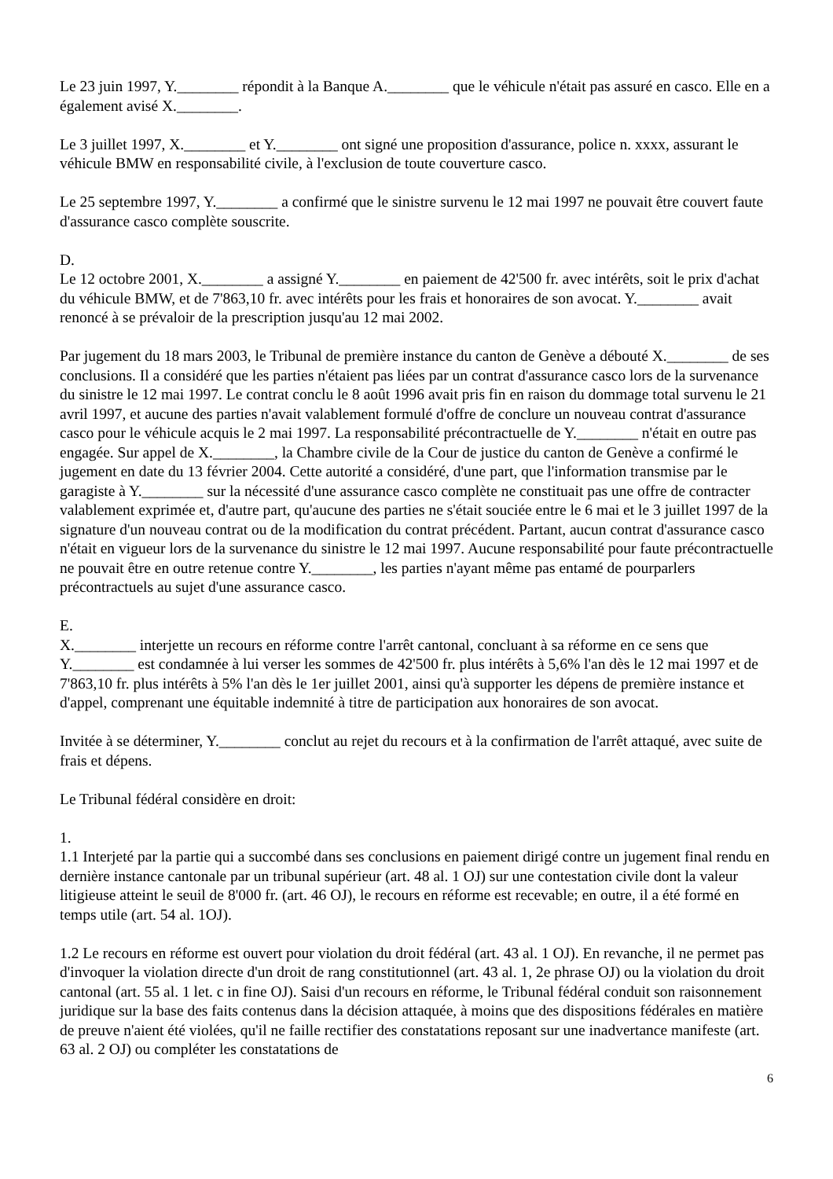Le 23 juin 1997, Y.________ répondit à la Banque A.________ que le véhicule n'était pas assuré en casco. Elle en a également avisé X.________.
Le 3 juillet 1997, X.________ et Y.________ ont signé une proposition d'assurance, police n. xxxx, assurant le véhicule BMW en responsabilité civile, à l'exclusion de toute couverture casco.
Le 25 septembre 1997, Y.________ a confirmé que le sinistre survenu le 12 mai 1997 ne pouvait être couvert faute d'assurance casco complète souscrite.
D.
Le 12 octobre 2001, X.________ a assigné Y.________ en paiement de 42'500 fr. avec intérêts, soit le prix d'achat du véhicule BMW, et de 7'863,10 fr. avec intérêts pour les frais et honoraires de son avocat. Y.________ avait renoncé à se prévaloir de la prescription jusqu'au 12 mai 2002.
Par jugement du 18 mars 2003, le Tribunal de première instance du canton de Genève a débouté X.________ de ses conclusions. Il a considéré que les parties n'étaient pas liées par un contrat d'assurance casco lors de la survenance du sinistre le 12 mai 1997. Le contrat conclu le 8 août 1996 avait pris fin en raison du dommage total survenu le 21 avril 1997, et aucune des parties n'avait valablement formulé d'offre de conclure un nouveau contrat d'assurance casco pour le véhicule acquis le 2 mai 1997. La responsabilité précontractuelle de Y.________ n'était en outre pas engagée. Sur appel de X.________, la Chambre civile de la Cour de justice du canton de Genève a confirmé le jugement en date du 13 février 2004. Cette autorité a considéré, d'une part, que l'information transmise par le garagiste à Y.________ sur la nécessité d'une assurance casco complète ne constituait pas une offre de contracter valablement exprimée et, d'autre part, qu'aucune des parties ne s'était souciée entre le 6 mai et le 3 juillet 1997 de la signature d'un nouveau contrat ou de la modification du contrat précédent. Partant, aucun contrat d'assurance casco n'était en vigueur lors de la survenance du sinistre le 12 mai 1997. Aucune responsabilité pour faute précontractuelle ne pouvait être en outre retenue contre Y.________, les parties n'ayant même pas entamé de pourparlers précontractuels au sujet d'une assurance casco.
E.
X.________ interjette un recours en réforme contre l'arrêt cantonal, concluant à sa réforme en ce sens que Y.________ est condamnée à lui verser les sommes de 42'500 fr. plus intérêts à 5,6% l'an dès le 12 mai 1997 et de 7'863,10 fr. plus intérêts à 5% l'an dès le 1er juillet 2001, ainsi qu'à supporter les dépens de première instance et d'appel, comprenant une équitable indemnité à titre de participation aux honoraires de son avocat.
Invitée à se déterminer, Y.________ conclut au rejet du recours et à la confirmation de l'arrêt attaqué, avec suite de frais et dépens.
Le Tribunal fédéral considère en droit:
1.
1.1 Interjeté par la partie qui a succombé dans ses conclusions en paiement dirigé contre un jugement final rendu en dernière instance cantonale par un tribunal supérieur (art. 48 al. 1 OJ) sur une contestation civile dont la valeur litigieuse atteint le seuil de 8'000 fr. (art. 46 OJ), le recours en réforme est recevable; en outre, il a été formé en temps utile (art. 54 al. 1OJ).
1.2 Le recours en réforme est ouvert pour violation du droit fédéral (art. 43 al. 1 OJ). En revanche, il ne permet pas d'invoquer la violation directe d'un droit de rang constitutionnel (art. 43 al. 1, 2e phrase OJ) ou la violation du droit cantonal (art. 55 al. 1 let. c in fine OJ). Saisi d'un recours en réforme, le Tribunal fédéral conduit son raisonnement juridique sur la base des faits contenus dans la décision attaquée, à moins que des dispositions fédérales en matière de preuve n'aient été violées, qu'il ne faille rectifier des constatations reposant sur une inadvertance manifeste (art. 63 al. 2 OJ) ou compléter les constatations de
6